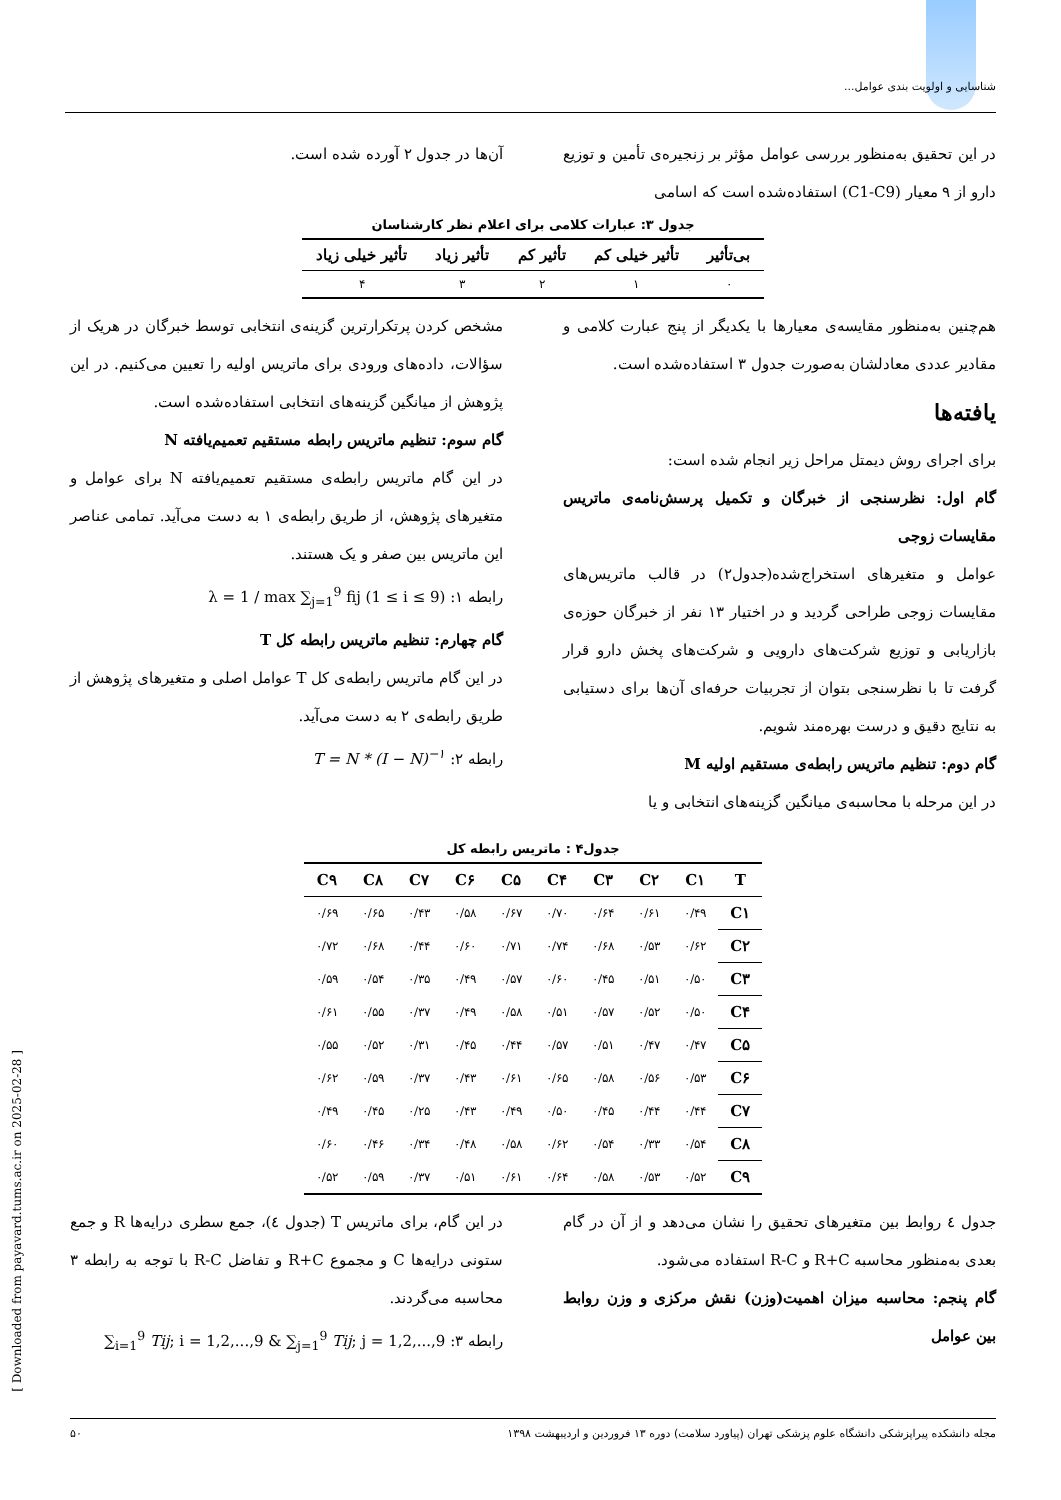شناسایی و اولویت بندی عوامل...
در این تحقیق به‌منظور بررسی عوامل مؤثر بر زنجیره‌ی تأمین و توزیع دارو از ۹ معیار (C1-C9) استفاده‌شده است که اسامی
آن‌ها در جدول ۲ آورده شده است.
جدول ۳: عبارات کلامی برای اعلام نظر کارشناسان
| بی‌تأثیر | تأثیر خیلی کم | تأثیر کم | تأثیر زیاد | تأثیر خیلی زیاد |
| --- | --- | --- | --- | --- |
| ۰ | ۱ | ۲ | ۳ | ۴ |
هم‌چنین به‌منظور مقایسه‌ی معیارها با یکدیگر از پنج عبارت کلامی و مقادیر عددی معادلشان به‌صورت جدول ۳ استفاده‌شده است.
یافته‌ها
برای اجرای روش دیمتل مراحل زیر انجام شده است:
گام اول: نظرسنجی از خبرگان و تکمیل پرسش‌نامه‌ی ماتریس مقایسات زوجی
عوامل و متغیرهای استخراج‌شده(جدول۲) در قالب ماتریس‌های مقایسات زوجی طراحی گردید و در اختیار ۱۳ نفر از خبرگان حوزه‌ی بازاریابی و توزیع شرکت‌های دارویی و شرکت‌های پخش دارو قرار گرفت تا با نظرسنجی بتوان از تجربیات حرفه‌ای آن‌ها برای دستیابی به نتایج دقیق و درست بهره‌مند شویم.
گام دوم: تنظیم ماتریس رابطه‌ی مستقیم اولیه M
در این مرحله با محاسبه‌ی میانگین گزینه‌های انتخابی و یا
مشخص کردن پرتکرارترین گزینه‌ی انتخابی توسط خبرگان در هریک از سؤالات، داده‌های ورودی برای ماتریس اولیه را تعیین می‌کنیم. در این پژوهش از میانگین گزینه‌های انتخابی استفاده‌شده است.
گام سوم: تنظیم ماتریس رابطه مستقیم تعمیم‌یافته N
در این گام ماتریس رابطه‌ی مستقیم تعمیم‌یافته N برای عوامل و متغیرهای پژوهش، از طریق رابطه‌ی ۱ به دست می‌آید. تمامی عناصر این ماتریس بین صفر و یک هستند.
رابطه ۱: λ = 1 / max ∑<sub>j=1</sub><sup>9</sup> fij (1 ≤ i ≤ 9)
گام چهارم: تنظیم ماتریس رابطه کل T
در این گام ماتریس رابطه‌ی کل T عوامل اصلی و متغیرهای پژوهش از طریق رابطه‌ی ۲ به دست می‌آید.
رابطه ۲: T = N * (I − N)<sup>−۱</sup>
جدول۴ : ماتریس رابطه کل
| T | C۱ | C۲ | C۳ | C۴ | C۵ | C۶ | C۷ | C۸ | C۹ |
| --- | --- | --- | --- | --- | --- | --- | --- | --- | --- |
| C۱ | ۰/۴۹ | ۰/۶۱ | ۰/۶۴ | ۰/۷۰ | ۰/۶۷ | ۰/۵۸ | ۰/۴۳ | ۰/۶۵ | ۰/۶۹ |
| C۲ | ۰/۶۲ | ۰/۵۳ | ۰/۶۸ | ۰/۷۴ | ۰/۷۱ | ۰/۶۰ | ۰/۴۴ | ۰/۶۸ | ۰/۷۲ |
| C۳ | ۰/۵۰ | ۰/۵۱ | ۰/۴۵ | ۰/۶۰ | ۰/۵۷ | ۰/۴۹ | ۰/۳۵ | ۰/۵۴ | ۰/۵۹ |
| C۴ | ۰/۵۰ | ۰/۵۲ | ۰/۵۷ | ۰/۵۱ | ۰/۵۸ | ۰/۴۹ | ۰/۳۷ | ۰/۵۵ | ۰/۶۱ |
| C۵ | ۰/۴۷ | ۰/۴۷ | ۰/۵۱ | ۰/۵۷ | ۰/۴۴ | ۰/۴۵ | ۰/۳۱ | ۰/۵۲ | ۰/۵۵ |
| C۶ | ۰/۵۳ | ۰/۵۶ | ۰/۵۸ | ۰/۶۵ | ۰/۶۱ | ۰/۴۳ | ۰/۳۷ | ۰/۵۹ | ۰/۶۲ |
| C۷ | ۰/۴۴ | ۰/۴۴ | ۰/۴۵ | ۰/۵۰ | ۰/۴۹ | ۰/۴۳ | ۰/۲۵ | ۰/۴۵ | ۰/۴۹ |
| C۸ | ۰/۵۴ | ۰/۳۳ | ۰/۵۴ | ۰/۶۲ | ۰/۵۸ | ۰/۴۸ | ۰/۳۴ | ۰/۴۶ | ۰/۶۰ |
| C۹ | ۰/۵۲ | ۰/۵۳ | ۰/۵۸ | ۰/۶۴ | ۰/۶۱ | ۰/۵۱ | ۰/۳۷ | ۰/۵۹ | ۰/۵۲ |
جدول ٤ روابط بین متغیرهای تحقیق را نشان می‌دهد و از آن در گام بعدی به‌منظور محاسبه R+C و R-C استفاده می‌شود.
گام پنجم: محاسبه میزان اهمیت(وزن) نقش مرکزی و وزن روابط بین عوامل
در این گام، برای ماتریس T (جدول ٤)، جمع سطری درایه‌ها R و جمع ستونی درایه‌ها C و مجموع R+C و تفاضل R-C با توجه به رابطه ۳ محاسبه می‌گردند.
رابطه ۳: ∑<sub>i=1</sub><sup>9</sup> Tij; i = 1,2,...,9 & ∑<sub>j=1</sub><sup>9</sup> Tij; j = 1,2,...,9
مجله دانشکده پیراپزشکی دانشگاه علوم پزشکی تهران (پیاورد سلامت) دوره ۱۳ فروردین و اردیبهشت ۱۳۹۸ ۵۰
[ Downloaded from payavard.tums.ac.ir on 2025-02-28 ]